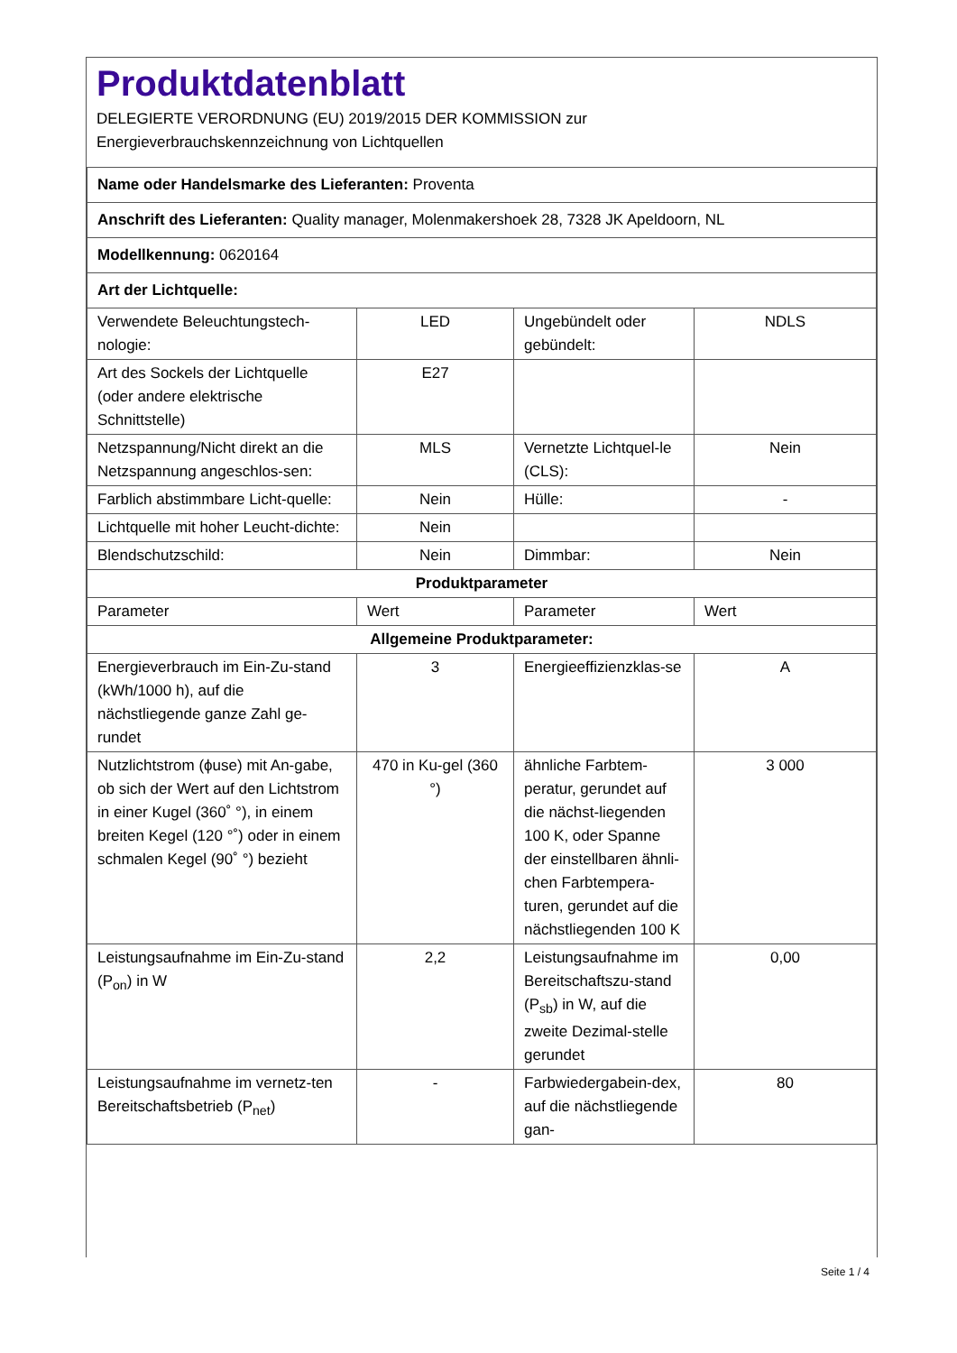Produktdatenblatt
DELEGIERTE VERORDNUNG (EU) 2019/2015 DER KOMMISSION zur
Energieverbrauchskennzeichnung von Lichtquellen
| Name oder Handelsmarke des Lieferanten: Proventa | | | |
| Anschrift des Lieferanten: Quality manager, Molenmakershoek 28, 7328 JK Apeldoorn, NL | | | |
| Modellkennung: 0620164 | | | |
| Art der Lichtquelle: | | | |
| Verwendete Beleuchtungstech-nologie: | LED | Ungebündelt oder gebündelt: | NDLS |
| Art des Sockels der Lichtquelle (oder andere elektrische Schnittstelle) | E27 | | |
| Netzspannung/Nicht direkt an die Netzspannung angeschlos-sen: | MLS | Vernetzte Lichtquel-le (CLS): | Nein |
| Farblich abstimmbare Licht-quelle: | Nein | Hülle: | - |
| Lichtquelle mit hoher Leucht-dichte: | Nein | | |
| Blendschutzschild: | Nein | Dimmbar: | Nein |
| Produktparameter | | | |
| Parameter | Wert | Parameter | Wert |
| Allgemeine Produktparameter: | | | |
| Energieverbrauch im Ein-Zu-stand (kWh/1000 h), auf die nächstliegende ganze Zahl ge-rundet | 3 | Energieeffizienzklas-se | A |
| Nutzlichtstrom (ϕuse) mit An-gabe, ob sich der Wert auf den Lichtstrom in einer Kugel (360˚ °), in einem breiten Kegel (120 °˚) oder in einem schmalen Kegel (90˚ °) bezieht | 470 in Ku-gel (360 °) | ähnliche Farbtem-peratur, gerundet auf die nächst-liegenden 100 K, oder Spanne der einstellbaren ähnli-chen Farbtempera-turen, gerundet auf die nächstliegenden 100 K | 3 000 |
| Leistungsaufnahme im Ein-Zu-stand (P<sub>on</sub>) in W | 2,2 | Leistungsaufnahme im Bereitschaftszu-stand (P<sub>sb</sub>) in W, auf die zweite Dezimal-stelle gerundet | 0,00 |
| Leistungsaufnahme im vernetz-ten Bereitschaftsbetrieb (P<sub>net</sub>) | - | Farbwiedergabein-dex, auf die nächstliegende gan- | 80 |
Seite 1 / 4